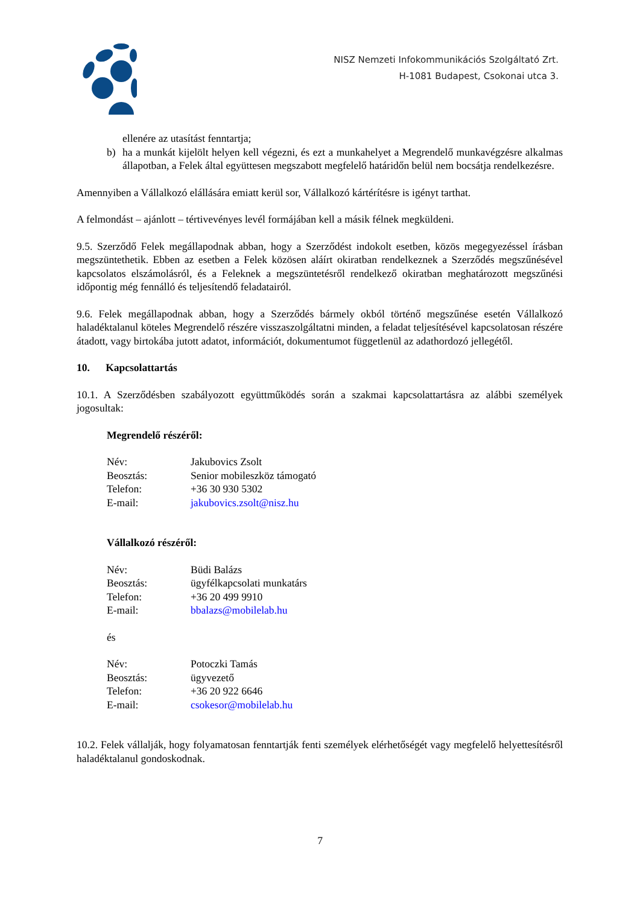NISZ Nemzeti Infokommunikációs Szolgáltató Zrt.
H-1081 Budapest, Csokonai utca 3.
ellenére az utasítást fenntartja;
b) ha a munkát kijelölt helyen kell végezni, és ezt a munkahelyet a Megrendelő munkavégzésre alkalmas állapotban, a Felek által együttesen megszabott megfelelő határidőn belül nem bocsátja rendelkezésre.
Amennyiben a Vállalkozó elállására emiatt kerül sor, Vállalkozó kártérítésre is igényt tarthat.
A felmondást – ajánlott – tértivevényes levél formájában kell a másik félnek megküldeni.
9.5. Szerződő Felek megállapodnak abban, hogy a Szerződést indokolt esetben, közös megegyezéssel írásban megszüntethetik. Ebben az esetben a Felek közösen aláírt okiratban rendelkeznek a Szerződés megszűnésével kapcsolatos elszámolásról, és a Feleknek a megszüntetésről rendelkező okiratban meghatározott megszűnési időpontig még fennálló és teljesítendő feladatairól.
9.6. Felek megállapodnak abban, hogy a Szerződés bármely okból történő megszűnése esetén Vállalkozó haladéktalanul köteles Megrendelő részére visszaszolgáltatni minden, a feladat teljesítésével kapcsolatosan részére átadott, vagy birtokába jutott adatot, információt, dokumentumot függetlenül az adathordozó jellegétől.
10. Kapcsolattartás
10.1. A Szerződésben szabályozott együttműködés során a szakmai kapcsolattartásra az alábbi személyek jogosultak:
Megrendelő részéről:
| Név: | Jakubovics Zsolt |
| Beosztás: | Senior mobileszköz támogató |
| Telefon: | +36 30 930 5302 |
| E-mail: | jakubovics.zsolt@nisz.hu |
Vállalkozó részéről:
| Név: | Büdi Balázs |
| Beosztás: | ügyfélkapcsolati munkatárs |
| Telefon: | +36 20 499 9910 |
| E-mail: | bbalazs@mobilelab.hu |
és
| Név: | Potoczki Tamás |
| Beosztás: | ügyvezető |
| Telefon: | +36 20 922 6646 |
| E-mail: | csokesor@mobilelab.hu |
10.2. Felek vállalják, hogy folyamatosan fenntartják fenti személyek elérhetőségét vagy megfelelő helyettesítésről haladéktalanul gondoskodnak.
7